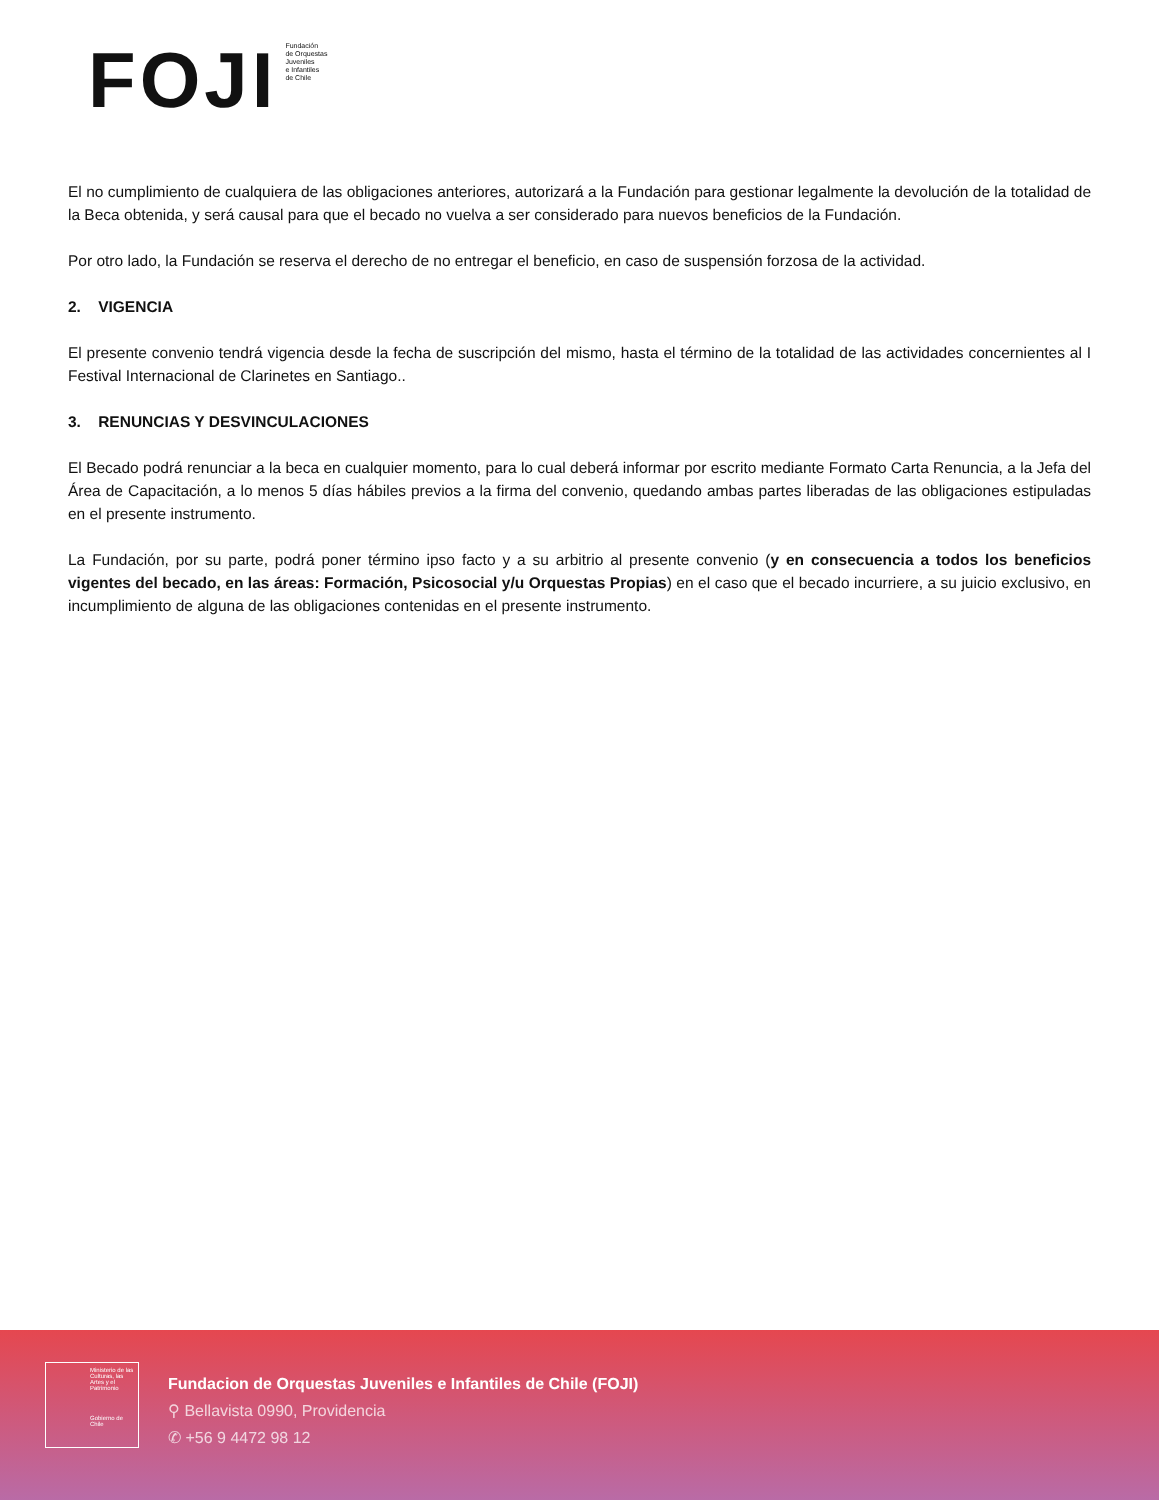FOJI
Fundación
de Orquestas
Juveniles
e Infantiles
de Chile
El no cumplimiento de cualquiera de las obligaciones anteriores, autorizará a la Fundación para gestionar legalmente la devolución de la totalidad de la Beca obtenida, y será causal para que el becado no vuelva a ser considerado para nuevos beneficios de la Fundación.
Por otro lado, la Fundación se reserva el derecho de no entregar el beneficio, en caso de suspensión forzosa de la actividad.
2. VIGENCIA
El presente convenio tendrá vigencia desde la fecha de suscripción del mismo, hasta el término de la totalidad de las actividades concernientes al I Festival Internacional de Clarinetes en Santiago..
3. RENUNCIAS Y DESVINCULACIONES
El Becado podrá renunciar a la beca en cualquier momento, para lo cual deberá informar por escrito mediante Formato Carta Renuncia, a la Jefa del Área de Capacitación, a lo menos 5 días hábiles previos a la firma del convenio, quedando ambas partes liberadas de las obligaciones estipuladas en el presente instrumento.
La Fundación, por su parte, podrá poner término ipso facto y a su arbitrio al presente convenio (y en consecuencia a todos los beneficios vigentes del becado, en las áreas: Formación, Psicosocial y/u Orquestas Propias) en el caso que el becado incurriere, a su juicio exclusivo, en incumplimiento de alguna de las obligaciones contenidas en el presente instrumento.
Ministerio de las Culturas, las Artes y el Patrimonio
Gobierno de Chile
Fundacion de Orquestas Juveniles e Infantiles de Chile (FOJI)
⚲ Bellavista 0990, Providencia
✆ +56 9 4472 98 12